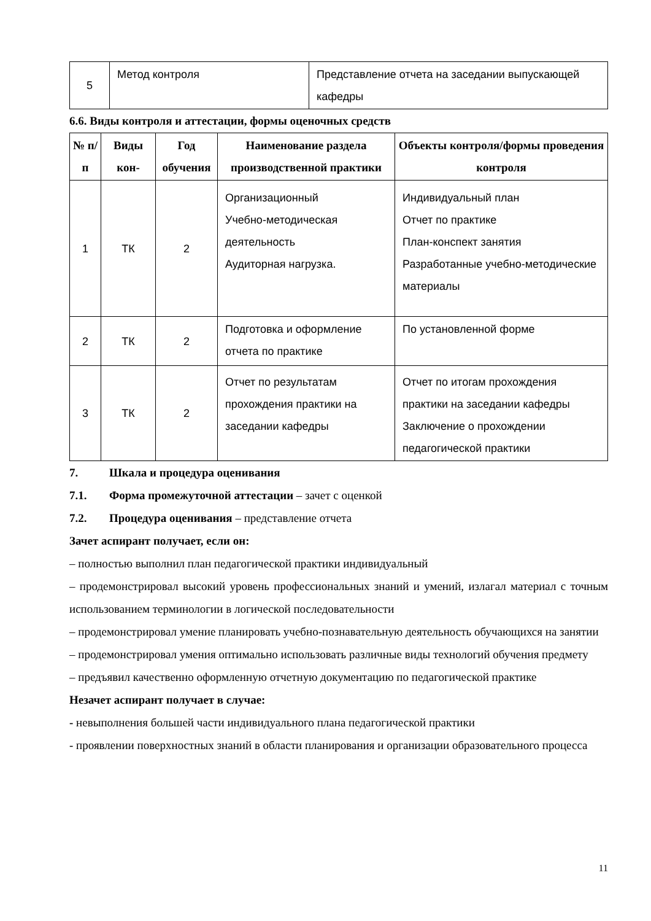| 5 | Метод контроля | Представление отчета на заседании выпускающей кафедры |
6.6. Виды контроля и аттестации, формы оценочных средств
| № п/п | Виды кон- | Год обучения | Наименование раздела производственной практики | Объекты контроля/формы проведения контроля |
| --- | --- | --- | --- | --- |
| 1 | ТК | 2 | Организационный Учебно-методическая деятельность Аудиторная нагрузка. | Индивидуальный план Отчет по практике План-конспект занятия Разработанные учебно-методические материалы |
| 2 | ТК | 2 | Подготовка и оформление отчета по практике | По установленной форме |
| 3 | ТК | 2 | Отчет по результатам прохождения практики на заседании кафедры | Отчет по итогам прохождения практики на заседании кафедры Заключение о прохождении педагогической практики |
7. Шкала и процедура оценивания
7.1. Форма промежуточной аттестации – зачет с оценкой
7.2. Процедура оценивания – представление отчета
Зачет аспирант получает, если он:
– полностью выполнил план педагогической практики индивидуальный
– продемонстрировал высокий уровень профессиональных знаний и умений, излагал материал с точным использованием терминологии в логической последовательности
– продемонстрировал умение планировать учебно-познавательную деятельность обучающихся на занятии
– продемонстрировал умения оптимально использовать различные виды технологий обучения предмету
– предъявил качественно оформленную отчетную документацию по педагогической практике
Незачет аспирант получает в случае:
- невыполнения большей части индивидуального плана педагогической практики
- проявлении поверхностных знаний в области планирования и организации образовательного процесса
11